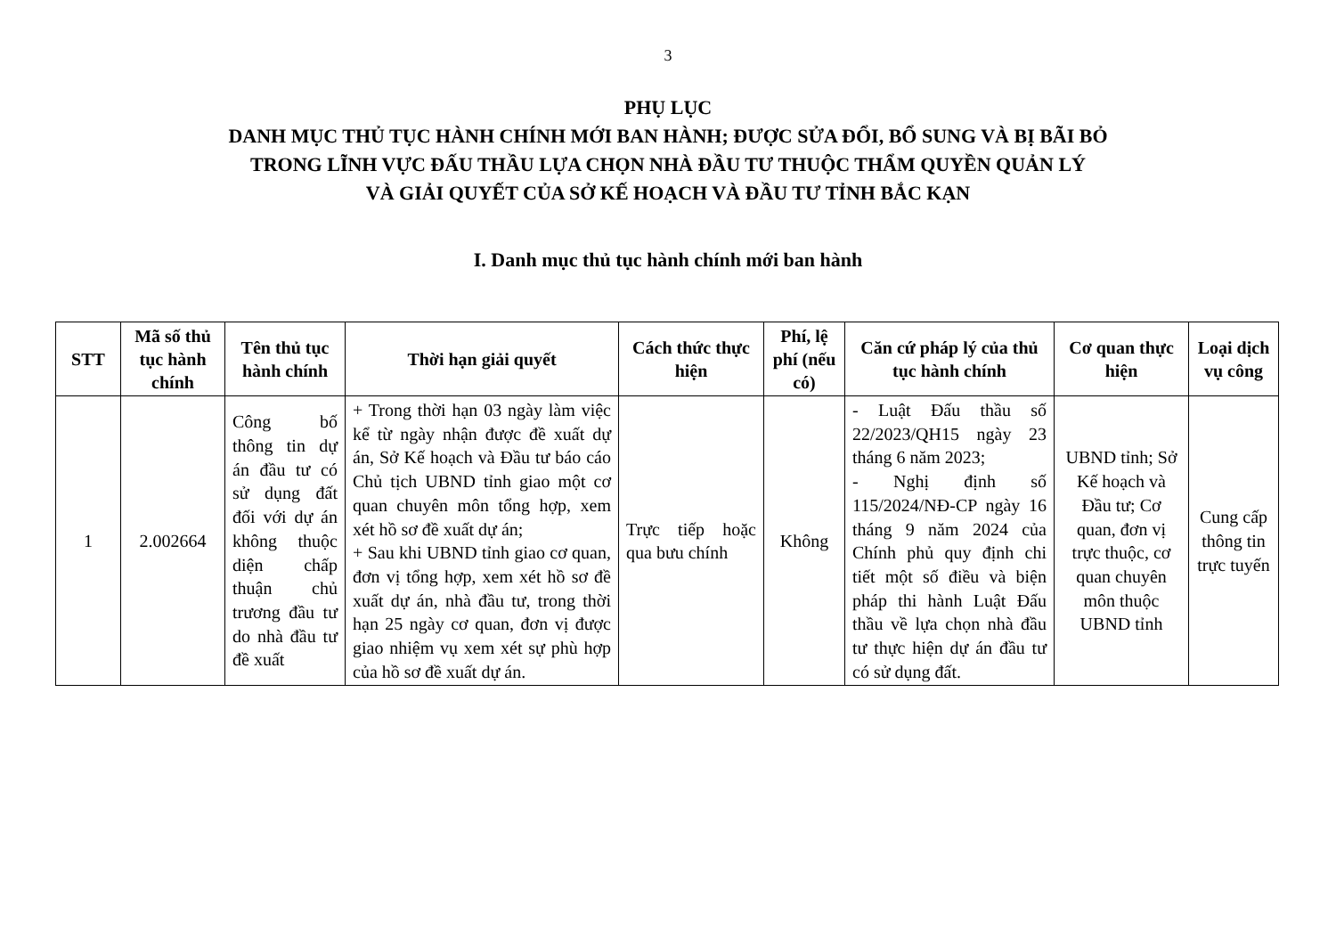3
PHỤ LỤC
DANH MỤC THỦ TỤC HÀNH CHÍNH MỚI BAN HÀNH; ĐƯỢC SỬA ĐỔI, BỔ SUNG VÀ BỊ BÃI BỎ
TRONG LĨNH VỰC ĐẤU THẦU LỰA CHỌN NHÀ ĐẦU TƯ THUỘC THẨM QUYỀN QUẢN LÝ
VÀ GIẢI QUYẾT CỦA SỞ KẾ HOẠCH VÀ ĐẦU TƯ TỈNH BẮC KẠN
I. Danh mục thủ tục hành chính mới ban hành
| STT | Mã số thủ tục hành chính | Tên thủ tục hành chính | Thời hạn giải quyết | Cách thức thực hiện | Phí, lệ phí (nếu có) | Căn cứ pháp lý của thủ tục hành chính | Cơ quan thực hiện | Loại dịch vụ công |
| --- | --- | --- | --- | --- | --- | --- | --- | --- |
| 1 | 2.002664 | Công bố thông tin dự án đầu tư có sử dụng đất đối với dự án không thuộc diện chấp thuận chủ trương đầu tư do nhà đầu tư đề xuất | + Trong thời hạn 03 ngày làm việc kể từ ngày nhận được đề xuất dự án, Sở Kế hoạch và Đầu tư báo cáo Chủ tịch UBND tỉnh giao một cơ quan chuyên môn tổng hợp, xem xét hồ sơ đề xuất dự án; + Sau khi UBND tỉnh giao cơ quan, đơn vị tổng hợp, xem xét hồ sơ đề xuất dự án, nhà đầu tư, trong thời hạn 25 ngày cơ quan, đơn vị được giao nhiệm vụ xem xét sự phù hợp của hồ sơ đề xuất dự án. | Trực tiếp hoặc qua bưu chính | Không | - Luật Đấu thầu số 22/2023/QH15 ngày 23 tháng 6 năm 2023; - Nghị định số 115/2024/NĐ-CP ngày 16 tháng 9 năm 2024 của Chính phủ quy định chi tiết một số điều và biện pháp thi hành Luật Đấu thầu về lựa chọn nhà đầu tư thực hiện dự án đầu tư có sử dụng đất. | UBND tỉnh; Sở Kế hoạch và Đầu tư; Cơ quan, đơn vị trực thuộc, cơ quan chuyên môn thuộc UBND tỉnh | Cung cấp thông tin trực tuyến |